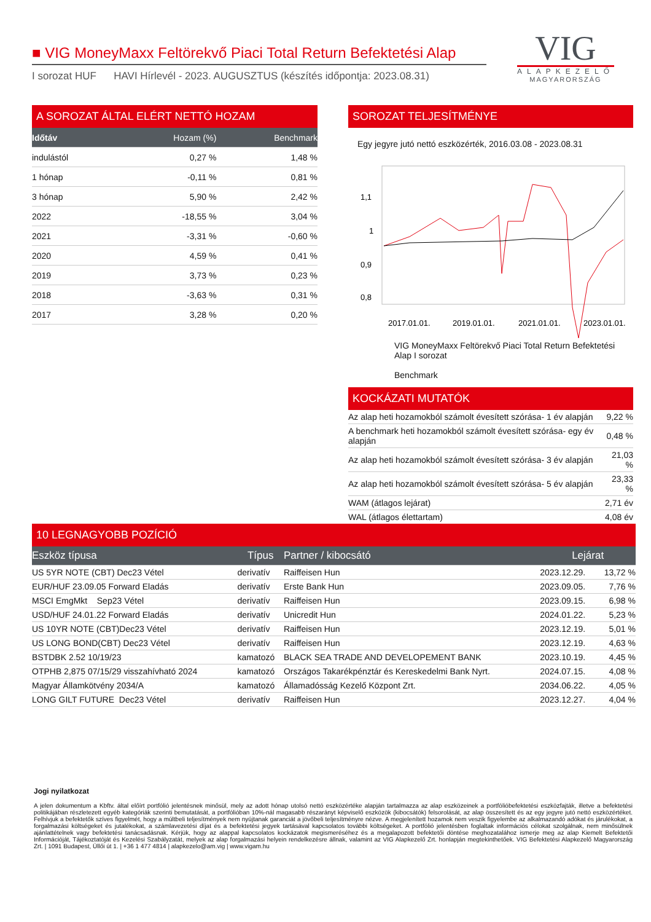■ VIG MoneyMaxx Feltörekvő Piaci Total Return Befektetési Alap
I sorozat HUF HAVI Hírlevél - 2023. AUGUSZTUS (készítés időpontja: 2023.08.31)
VIG
ALAPKEZELŐ
MAGYARORSZÁG
A SOROZAT ÁLTAL ELÉRT NETTÓ HOZAM
| Időtáv | Hozam (%) | Benchmark |
| --- | --- | --- |
| indulástól | 0,27 % | 1,48 % |
| 1 hónap | -0,11 % | 0,81 % |
| 3 hónap | 5,90 % | 2,42 % |
| 2022 | -18,55 % | 3,04 % |
| 2021 | -3,31 % | -0,60 % |
| 2020 | 4,59 % | 0,41 % |
| 2019 | 3,73 % | 0,23 % |
| 2018 | -3,63 % | 0,31 % |
| 2017 | 3,28 % | 0,20 % |
SOROZAT TELJESÍTMÉNYE
Egy jegyre jutó nettó eszközérték, 2016.03.08 - 2023.08.31
1,1
1
0,9
0,8
2017.01.01.
2019.01.01.
2021.01.01.
2023.01.01.
VIG MoneyMaxx Feltörekvő Piaci Total Return Befektetési Alap I sorozat
Benchmark
KOCKÁZATI MUTATÓK
| Az alap heti hozamokból számolt évesített szórása- 1 év alapján | 9,22 % |
| A benchmark heti hozamokból számolt évesített szórása- egy év alapján | 0,48 % |
| Az alap heti hozamokból számolt évesített szórása- 3 év alapján | 21,03 % |
| Az alap heti hozamokból számolt évesített szórása- 5 év alapján | 23,33 % |
| WAM (átlagos lejárat) | 2,71 év |
| WAL (átlagos élettartam) | 4,08 év |
10 LEGNAGYOBB POZÍCIÓ
| Eszköz típusa | Típus | Partner / kibocsátó | Lejárat | |
| --- | --- | --- | --- | --- |
| US 5YR NOTE (CBT) Dec23 Vétel | derivatív | Raiffeisen Hun | 2023.12.29. | 13,72 % |
| EUR/HUF 23.09.05 Forward Eladás | derivatív | Erste Bank Hun | 2023.09.05. | 7,76 % |
| MSCI EmgMkt Sep23 Vétel | derivatív | Raiffeisen Hun | 2023.09.15. | 6,98 % |
| USD/HUF 24.01.22 Forward Eladás | derivatív | Unicredit Hun | 2024.01.22. | 5,23 % |
| US 10YR NOTE (CBT)Dec23 Vétel | derivatív | Raiffeisen Hun | 2023.12.19. | 5,01 % |
| US LONG BOND(CBT) Dec23 Vétel | derivatív | Raiffeisen Hun | 2023.12.19. | 4,63 % |
| BSTDBK 2.52 10/19/23 | kamatozó | BLACK SEA TRADE AND DEVELOPEMENT BANK | 2023.10.19. | 4,45 % |
| OTPHB 2,875 07/15/29 visszahívható 2024 | kamatozó | Országos Takarékpénztár és Kereskedelmi Bank Nyrt. | 2024.07.15. | 4,08 % |
| Magyar Államkötvény 2034/A | kamatozó | Államadósság Kezelő Központ Zrt. | 2034.06.22. | 4,05 % |
| LONG GILT FUTURE Dec23 Vétel | derivatív | Raiffeisen Hun | 2023.12.27. | 4,04 % |
Jogi nyilatkozat
A jelen dokumentum a Kbftv. által előírt portfólió jelentésnek minősül, mely az adott hónap utolsó nettó eszközértéke alapján tartalmazza az alap eszközeinek a portfólióbefektetési eszközfajták, illetve a befektetési politikájában részletezett egyéb kategóriák szerinti bemutatását, a portfólióban 10%-nál magasabb részarányt képviselő eszközök (kibocsátók) felsorolását, az alap összesített és az egy jegyre jutó nettó eszközértéket. Felhívjuk a befektetők szíves figyelmét, hogy a múltbeli teljesítmények nem nyújtanak garanciát a jövőbeli teljesítményre nézve. A megjelenített hozamok nem veszik figyelembe az alkalmazandó adókat és járulékokat, a forgalmazási költségeket és jutalékokat, a számlavezetési díjat és a befektetési jegyek tartásával kapcsolatos további költségeket. A portfólió jelentésben foglaltak információs célokat szolgálnak, nem minősülnek ajánlattételnek vagy befektetési tanácsadásnak. Kérjük, hogy az alappal kapcsolatos kockázatok megismeréséhez és a megalapozott befektetői döntése meghozatalához ismerje meg az alap Kiemelt Befektetői Információját, Tájékoztatóját és Kezelési Szabályzatát, melyek az alap forgalmazási helyein rendelkezésre állnak, valamint az VIG Alapkezelő Zrt. honlapján megtekinthetőek. VIG Befektetési Alapkezelő Magyarország Zrt. | 1091 Budapest, Üllői út 1. | +36 1 477 4814 | alapkezelo@am.vig | www.vigam.hu